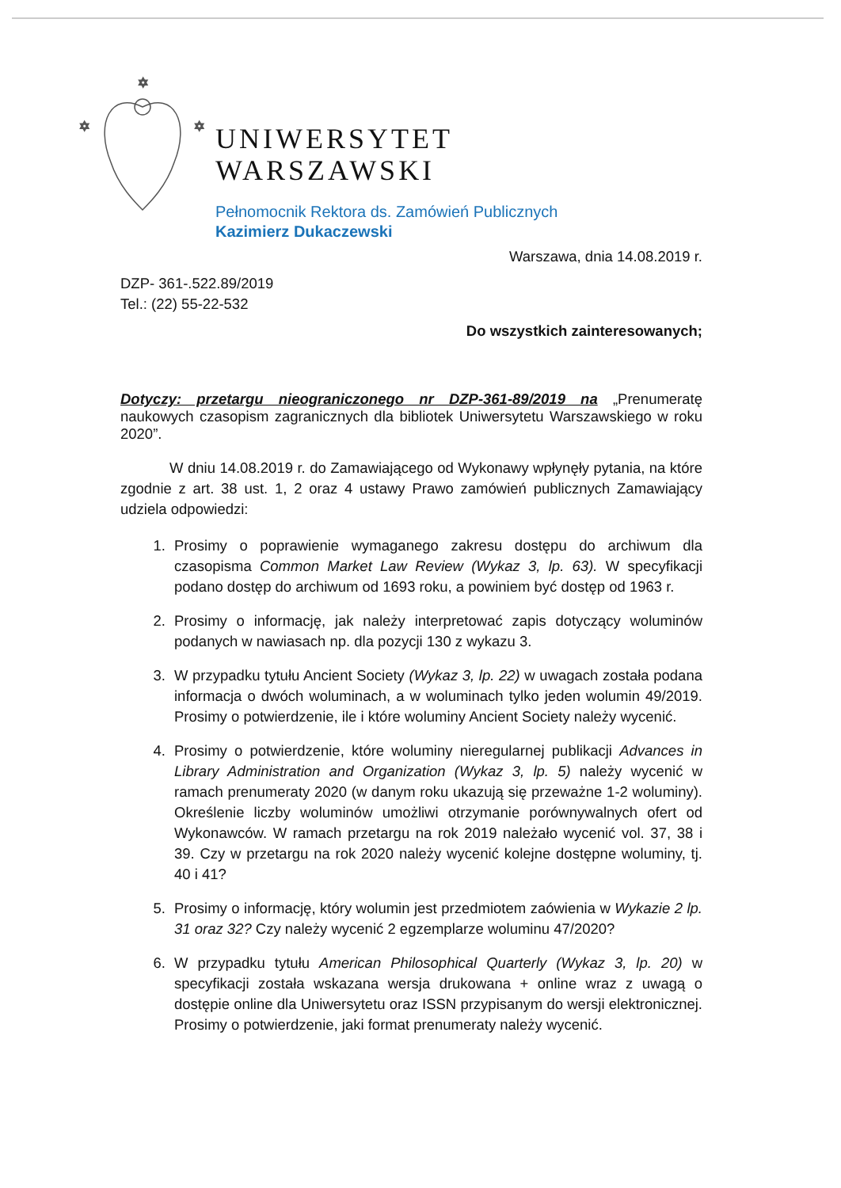✡
✡
✡
UNIWERSYTET
WARSZAWSKI
Pełnomocnik Rektora ds. Zamówień Publicznych
Kazimierz Dukaczewski
Warszawa, dnia 14.08.2019 r.
DZP- 361-.522.89/2019
Tel.: (22) 55-22-532
Do wszystkich zainteresowanych;
Dotyczy: przetargu nieograniczonego nr DZP-361-89/2019 na „Prenumeratę naukowych czasopism zagranicznych dla bibliotek Uniwersytetu Warszawskiego w roku 2020”.
W dniu 14.08.2019 r. do Zamawiającego od Wykonawy wpłynęły pytania, na które zgodnie z art. 38 ust. 1, 2 oraz 4 ustawy Prawo zamówień publicznych Zamawiający udziela odpowiedzi:
1. Prosimy o poprawienie wymaganego zakresu dostępu do archiwum dla czasopisma Common Market Law Review (Wykaz 3, lp. 63). W specyfikacji podano dostęp do archiwum od 1693 roku, a powiniem być dostęp od 1963 r.
2. Prosimy o informację, jak należy interpretować zapis dotyczący woluminów podanych w nawiasach np. dla pozycji 130 z wykazu 3.
3. W przypadku tytułu Ancient Society (Wykaz 3, lp. 22) w uwagach została podana informacja o dwóch woluminach, a w woluminach tylko jeden wolumin 49/2019. Prosimy o potwierdzenie, ile i które woluminy Ancient Society należy wycenić.
4. Prosimy o potwierdzenie, które woluminy nieregularnej publikacji Advances in Library Administration and Organization (Wykaz 3, lp. 5) należy wycenić w ramach prenumeraty 2020 (w danym roku ukazują się przeważne 1-2 woluminy). Określenie liczby woluminów umożliwi otrzymanie porównywalnych ofert od Wykonawców. W ramach przetargu na rok 2019 należało wycenić vol. 37, 38 i 39. Czy w przetargu na rok 2020 należy wycenić kolejne dostępne woluminy, tj. 40 i 41?
5. Prosimy o informację, który wolumin jest przedmiotem zaówienia w Wykazie 2 lp. 31 oraz 32? Czy należy wycenić 2 egzemplarze woluminu 47/2020?
6. W przypadku tytułu American Philosophical Quarterly (Wykaz 3, lp. 20) w specyfikacji została wskazana wersja drukowana + online wraz z uwagą o dostępie online dla Uniwersytetu oraz ISSN przypisanym do wersji elektronicznej. Prosimy o potwierdzenie, jaki format prenumeraty należy wycenić.